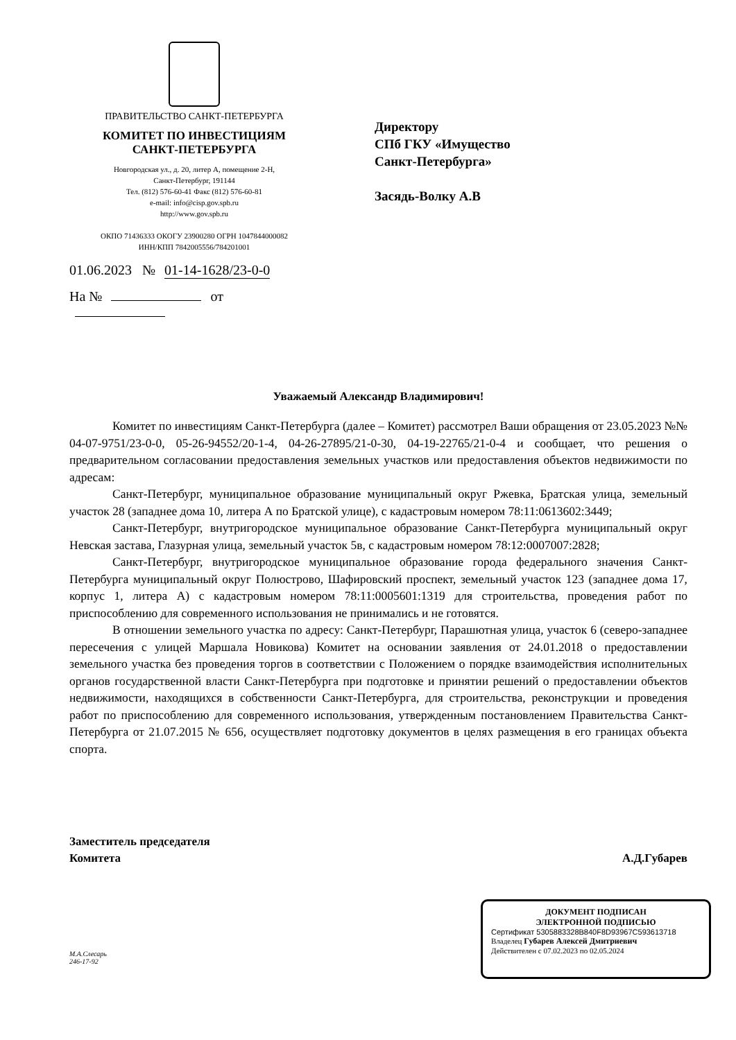ПРАВИТЕЛЬСТВО САНКТ-ПЕТЕРБУРГА
КОМИТЕТ ПО ИНВЕСТИЦИЯМ
САНКТ-ПЕТЕРБУРГА
Новгородская ул., д. 20, литер А, помещение 2-Н,
Санкт-Петербург, 191144
Тел. (812) 576-60-41 Факс (812) 576-60-81
e-mail: info@cisp.gov.spb.ru
http://www.gov.spb.ru
ОКПО 71436333 ОКОГУ 23900280 ОГРН 1047844000082
ИНН/КПП 7842005556/784201001
01.06.2023 № 01-14-1628/23-0-0
На № от
Директору
СПб ГКУ «Имущество
Санкт-Петербурга»
Засядь-Волку А.В
Уважаемый Александр Владимирович!
Комитет по инвестициям Санкт-Петербурга (далее – Комитет) рассмотрел Ваши обращения от 23.05.2023 №№ 04-07-9751/23-0-0, 05-26-94552/20-1-4, 04-26-27895/21-0-30, 04-19-22765/21-0-4 и сообщает, что решения о предварительном согласовании предоставления земельных участков или предоставления объектов недвижимости по адресам:
Санкт-Петербург, муниципальное образование муниципальный округ Ржевка, Братская улица, земельный участок 28 (западнее дома 10, литера А по Братской улице), с кадастровым номером 78:11:0613602:3449;
Санкт-Петербург, внутригородское муниципальное образование Санкт-Петербурга муниципальный округ Невская застава, Глазурная улица, земельный участок 5в, с кадастровым номером 78:12:0007007:2828;
Санкт-Петербург, внутригородское муниципальное образование города федерального значения Санкт-Петербурга муниципальный округ Полюстрово, Шафировский проспект, земельный участок 123 (западнее дома 17, корпус 1, литера А) с кадастровым номером 78:11:0005601:1319 для строительства, проведения работ по приспособлению для современного использования не принимались и не готовятся.
В отношении земельного участка по адресу: Санкт-Петербург, Парашютная улица, участок 6 (северо-западнее пересечения с улицей Маршала Новикова) Комитет на основании заявления от 24.01.2018 о предоставлении земельного участка без проведения торгов в соответствии с Положением о порядке взаимодействия исполнительных органов государственной власти Санкт-Петербурга при подготовке и принятии решений о предоставлении объектов недвижимости, находящихся в собственности Санкт-Петербурга, для строительства, реконструкции и проведения работ по приспособлению для современного использования, утвержденным постановлением Правительства Санкт-Петербурга от 21.07.2015 № 656, осуществляет подготовку документов в целях размещения в его границах объекта спорта.
Заместитель председателя
Комитета
А.Д.Губарев
М.А.Слесарь
246-17-92
ДОКУМЕНТ ПОДПИСАН
ЭЛЕКТРОННОЙ ПОДПИСЬЮ
Сертификат 5305883328B840F8D93967C593613718
Владелец Губарев Алексей Дмитриевич
Действителен с 07.02.2023 по 02.05.2024